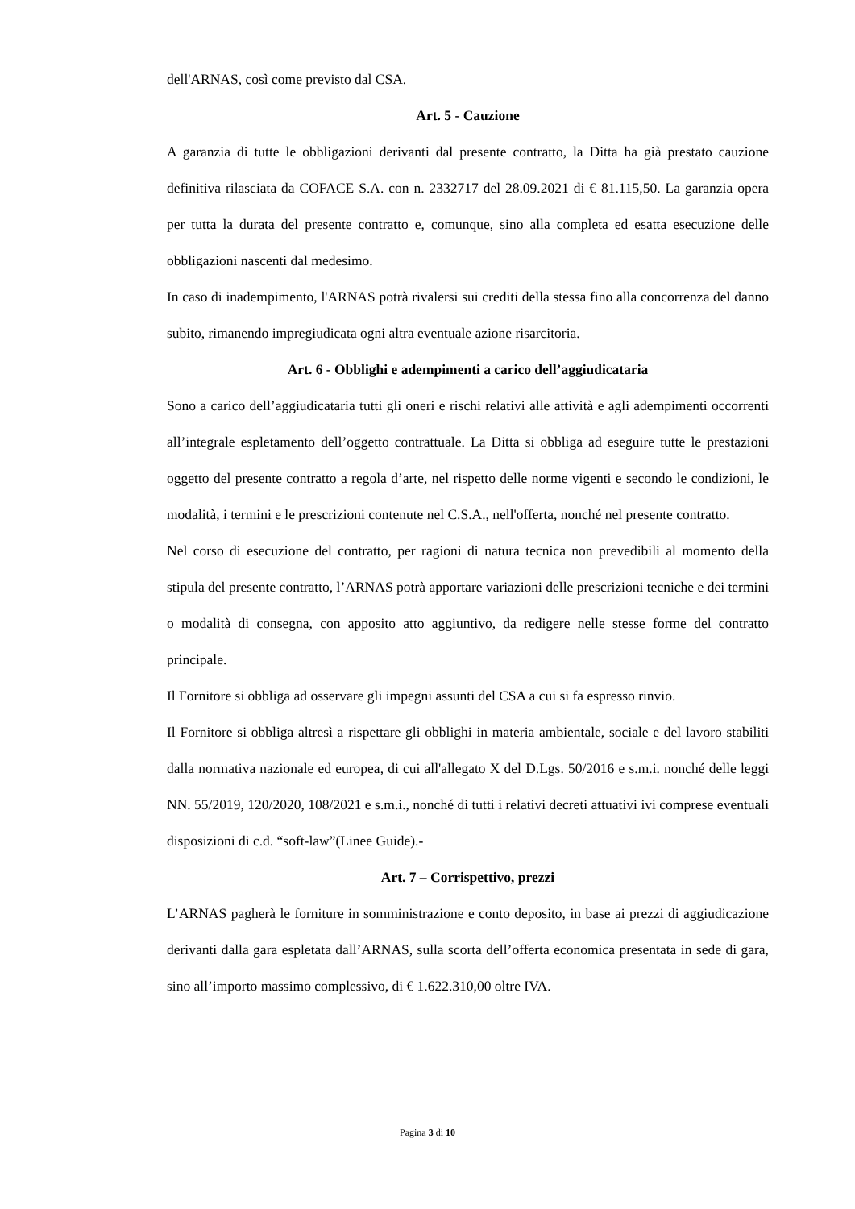dell'ARNAS, così come previsto dal CSA.
Art. 5 - Cauzione
A garanzia di tutte le obbligazioni derivanti dal presente contratto, la Ditta ha già prestato cauzione definitiva rilasciata da COFACE S.A. con n. 2332717 del 28.09.2021 di € 81.115,50. La garanzia opera per tutta la durata del presente contratto e, comunque, sino alla completa ed esatta esecuzione delle obbligazioni nascenti dal medesimo.
In caso di inadempimento, l'ARNAS potrà rivalersi sui crediti della stessa fino alla concorrenza del danno subito, rimanendo impregiudicata ogni altra eventuale azione risarcitoria.
Art. 6 - Obblighi e adempimenti a carico dell’aggiudicataria
Sono a carico dell’aggiudicataria tutti gli oneri e rischi relativi alle attività e agli adempimenti occorrenti all’integrale espletamento dell’oggetto contrattuale. La Ditta si obbliga ad eseguire tutte le prestazioni oggetto del presente contratto a regola d’arte, nel rispetto delle norme vigenti e secondo le condizioni, le modalità, i termini e le prescrizioni contenute nel C.S.A., nell'offerta, nonché nel presente contratto.
Nel corso di esecuzione del contratto, per ragioni di natura tecnica non prevedibili al momento della stipula del presente contratto, l’ARNAS potrà apportare variazioni delle prescrizioni tecniche e dei termini o modalità di consegna, con apposito atto aggiuntivo, da redigere nelle stesse forme del contratto principale.
Il Fornitore si obbliga ad osservare gli impegni assunti del CSA a cui si fa espresso rinvio.
Il Fornitore si obbliga altresì a rispettare gli obblighi in materia ambientale, sociale e del lavoro stabiliti dalla normativa nazionale ed europea, di cui all'allegato X del D.Lgs. 50/2016 e s.m.i. nonché delle leggi NN. 55/2019, 120/2020, 108/2021 e s.m.i., nonché di tutti i relativi decreti attuativi ivi comprese eventuali disposizioni di c.d. “soft-law”(Linee Guide).-
Art. 7 – Corrispettivo, prezzi
L’ARNAS pagherà le forniture in somministrazione e conto deposito, in base ai prezzi di aggiudicazione derivanti dalla gara espletata dall’ARNAS, sulla scorta dell’offerta economica presentata in sede di gara, sino all’importo massimo complessivo, di € 1.622.310,00 oltre IVA.
Pagina 3 di 10